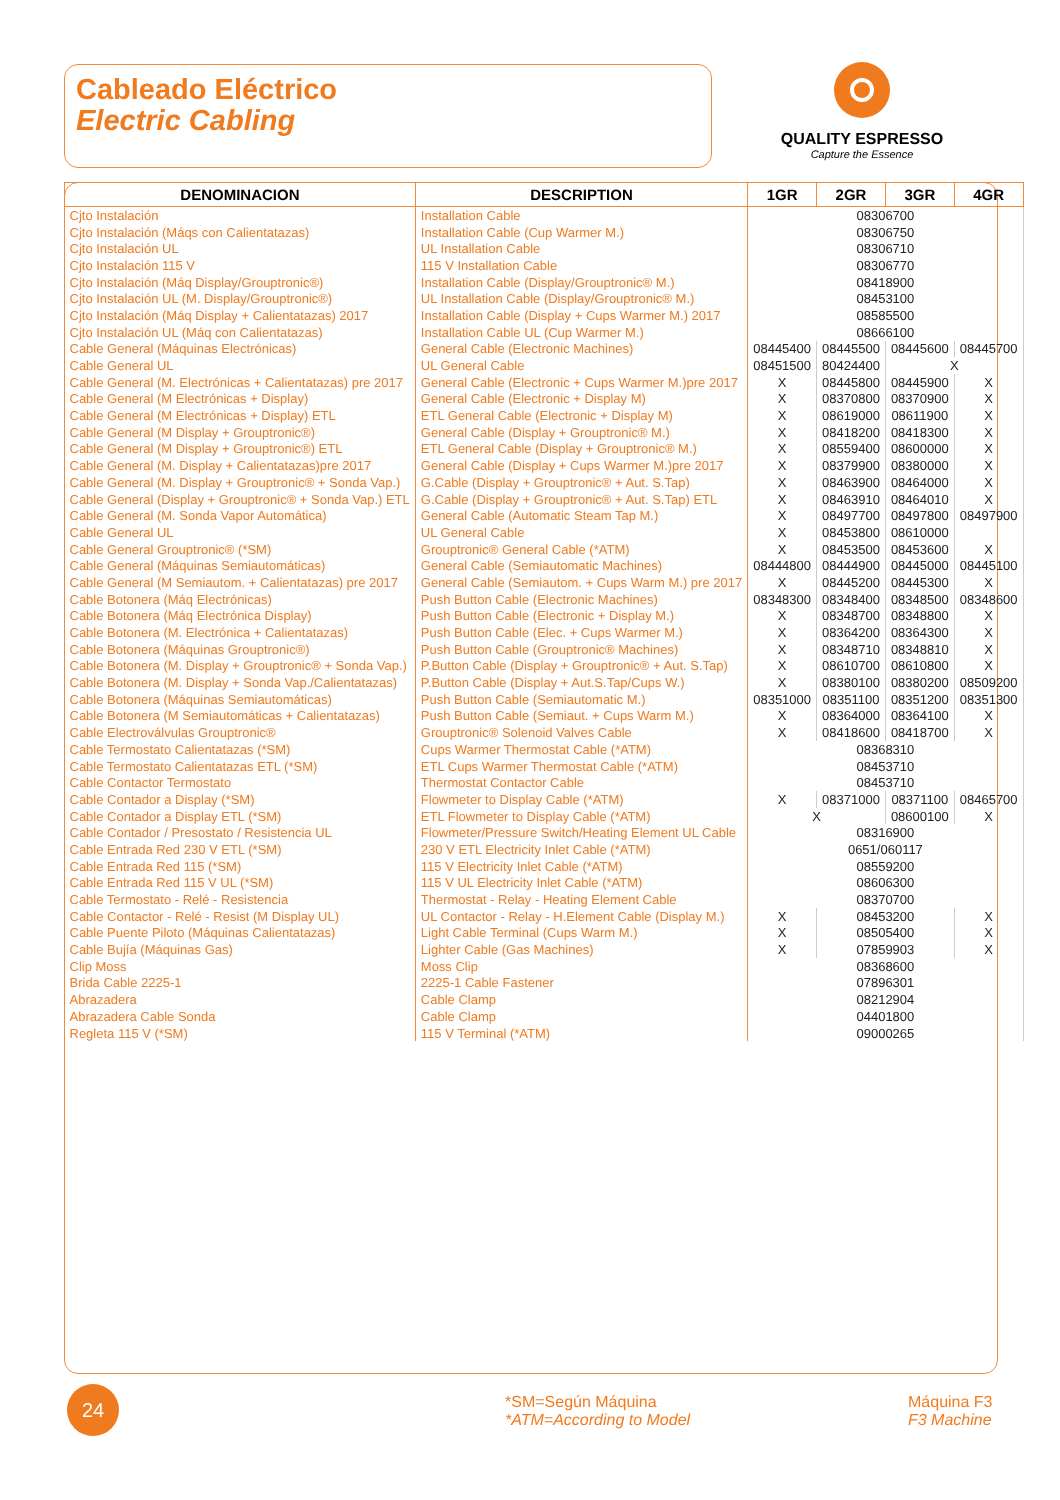Cableado Eléctrico
Electric Cabling
QUALITY ESPRESSO
Capture the Essence
| DENOMINACION | DESCRIPTION | 1GR | 2GR | 3GR | 4GR |
| --- | --- | --- | --- | --- | --- |
| Cjto Instalación | Installation Cable | 08306700 | | | |
| Cjto Instalación (Máqs con Calientatazas) | Installation Cable (Cup Warmer M.) | 08306750 | | | |
| Cjto Instalación UL | UL Installation Cable | 08306710 | | | |
| Cjto Instalación 115 V | 115 V Installation Cable | 08306770 | | | |
| Cjto Instalación (Máq Display/Grouptronic®) | Installation Cable (Display/Grouptronic® M.) | 08418900 | | | |
| Cjto Instalación UL (M. Display/Grouptronic®) | UL Installation Cable (Display/Grouptronic® M.) | 08453100 | | | |
| Cjto Instalación (Máq Display + Calientatazas) 2017 | Installation Cable (Display + Cups Warmer M.) 2017 | 08585500 | | | |
| Cjto Instalación UL (Máq con Calientatazas) | Installation Cable UL (Cup Warmer M.) | 08666100 | | | |
| Cable General (Máquinas Electrónicas) | General Cable (Electronic Machines) | 08445400 | 08445500 | 08445600 | 08445700 |
| Cable General UL | UL General Cable | 08451500 | 80424400 | X | |
| Cable General (M. Electrónicas + Calientatazas) pre 2017 | General Cable (Electronic + Cups Warmer M.)pre 2017 | X | 08445800 | 08445900 | X |
| Cable General (M Electrónicas + Display) | General Cable (Electronic + Display M) | X | 08370800 | 08370900 | X |
| Cable General (M Electrónicas + Display) ETL | ETL General Cable (Electronic + Display M) | X | 08619000 | 08611900 | X |
| Cable General (M Display + Grouptronic®) | General Cable (Display + Grouptronic® M.) | X | 08418200 | 08418300 | X |
| Cable General (M Display + Grouptronic®) ETL | ETL General Cable (Display + Grouptronic® M.) | X | 08559400 | 08600000 | X |
| Cable General (M. Display + Calientatazas)pre 2017 | General Cable (Display + Cups Warmer M.)pre 2017 | X | 08379900 | 08380000 | X |
| Cable General (M. Display + Grouptronic® + Sonda Vap.) | G.Cable (Display + Grouptronic® + Aut. S.Tap) | X | 08463900 | 08464000 | X |
| Cable General (Display + Grouptronic® + Sonda Vap.) ETL | G.Cable (Display + Grouptronic® + Aut. S.Tap) ETL | X | 08463910 | 08464010 | X |
| Cable General (M. Sonda Vapor Automática) | General Cable (Automatic Steam Tap M.) | X | 08497700 | 08497800 | 08497900 |
| Cable General UL | UL General Cable | X | 08453800 | 08610000 | |
| Cable General Grouptronic® (*SM) | Grouptronic® General Cable (*ATM) | X | 08453500 | 08453600 | X |
| Cable General (Máquinas Semiautomáticas) | General Cable (Semiautomatic Machines) | 08444800 | 08444900 | 08445000 | 08445100 |
| Cable General (M Semiautom. + Calientatazas) pre 2017 | General Cable (Semiautom. + Cups Warm M.) pre 2017 | X | 08445200 | 08445300 | X |
| Cable Botonera (Máq Electrónicas) | Push Button Cable (Electronic Machines) | 08348300 | 08348400 | 08348500 | 08348600 |
| Cable Botonera (Máq Electrónica Display) | Push Button Cable (Electronic + Display M.) | X | 08348700 | 08348800 | X |
| Cable Botonera (M. Electrónica + Calientatazas) | Push Button Cable (Elec. + Cups Warmer M.) | X | 08364200 | 08364300 | X |
| Cable Botonera (Máquinas Grouptronic®) | Push Button Cable (Grouptronic® Machines) | X | 08348710 | 08348810 | X |
| Cable Botonera (M. Display + Grouptronic® + Sonda Vap.) | P.Button Cable (Display + Grouptronic® + Aut. S.Tap) | X | 08610700 | 08610800 | X |
| Cable Botonera (M. Display + Sonda Vap./Calientatazas) | P.Button Cable (Display + Aut.S.Tap/Cups W.) | X | 08380100 | 08380200 | 08509200 |
| Cable Botonera (Máquinas Semiautomáticas) | Push Button Cable (Semiautomatic M.) | 08351000 | 08351100 | 08351200 | 08351300 |
| Cable Botonera (M Semiautomáticas + Calientatazas) | Push Button Cable (Semiaut. + Cups Warm M.) | X | 08364000 | 08364100 | X |
| Cable Electroválvulas Grouptronic® | Grouptronic® Solenoid Valves Cable | X | 08418600 | 08418700 | X |
| Cable Termostato Calientatazas (*SM) | Cups Warmer Thermostat Cable (*ATM) | 08368310 | | | |
| Cable Termostato Calientatazas ETL (*SM) | ETL Cups Warmer Thermostat Cable (*ATM) | 08453710 | | | |
| Cable Contactor Termostato | Thermostat Contactor Cable | 08453710 | | | |
| Cable Contador a Display (*SM) | Flowmeter to Display Cable (*ATM) | X | 08371000 | 08371100 | 08465700 |
| Cable Contador a Display ETL (*SM) | ETL Flowmeter to Display Cable (*ATM) | X | | 08600100 | X |
| Cable Contador / Presostato / Resistencia UL | Flowmeter/Pressure Switch/Heating Element UL Cable | 08316900 | | | |
| Cable Entrada Red 230 V ETL (*SM) | 230 V ETL Electricity Inlet Cable (*ATM) | 0651/060117 | | | |
| Cable Entrada Red 115 (*SM) | 115 V Electricity Inlet Cable (*ATM) | 08559200 | | | |
| Cable Entrada Red 115 V UL (*SM) | 115 V UL Electricity Inlet Cable (*ATM) | 08606300 | | | |
| Cable Termostato - Relé - Resistencia | Thermostat - Relay - Heating Element Cable | 08370700 | | | |
| Cable Contactor - Relé - Resist (M Display UL) | UL Contactor - Relay - H.Element Cable (Display M.) | X | 08453200 | | X |
| Cable Puente Piloto (Máquinas Calientatazas) | Light Cable Terminal (Cups Warm M.) | X | 08505400 | | X |
| Cable Bujía (Máquinas Gas) | Lighter Cable (Gas Machines) | X | 07859903 | | X |
| Clip Moss | Moss Clip | 08368600 | | | |
| Brida Cable 2225-1 | 2225-1 Cable Fastener | 07896301 | | | |
| Abrazadera | Cable Clamp | 08212904 | | | |
| Abrazadera Cable Sonda | Cable Clamp | 04401800 | | | |
| Regleta 115 V (*SM) | 115 V Terminal (*ATM) | 09000265 | | | |
24
*SM=Según Máquina
*ATM=According to Model
Máquina F3
F3 Machine